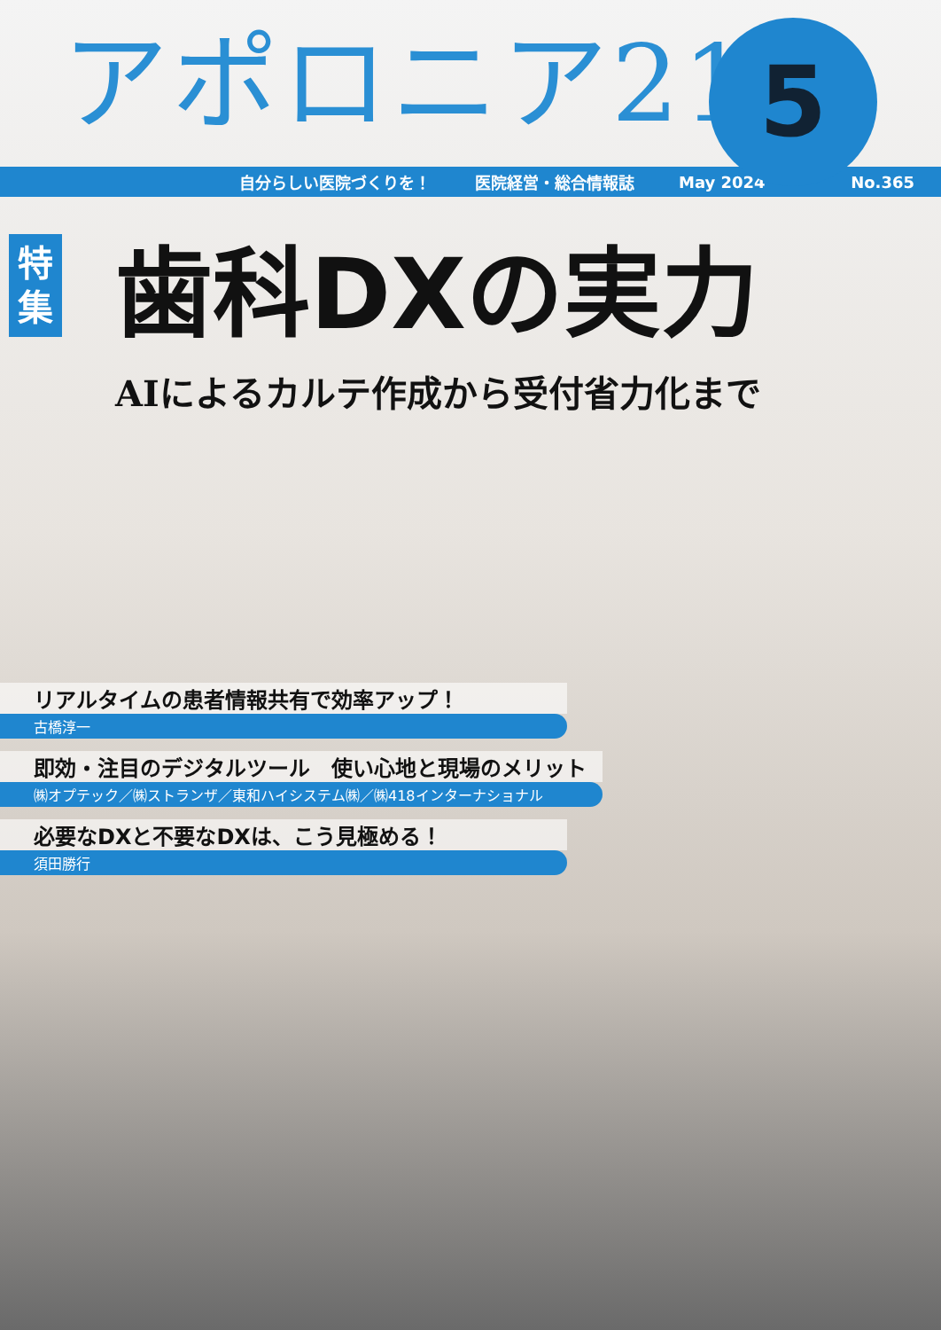アポロニア21
5
自分らしい医院づくりを！ 医院経営・総合情報誌 May 2024 No.365
特
集
歯科DXの実力
AIによるカルテ作成から受付省力化まで
リアルタイムの患者情報共有で効率アップ！
古橋淳一
即効・注目のデジタルツール　使い心地と現場のメリット
㈱オプテック／㈱ストランザ／東和ハイシステム㈱／㈱418インターナショナル
必要なDXと不要なDXは、こう見極める！
須田勝行